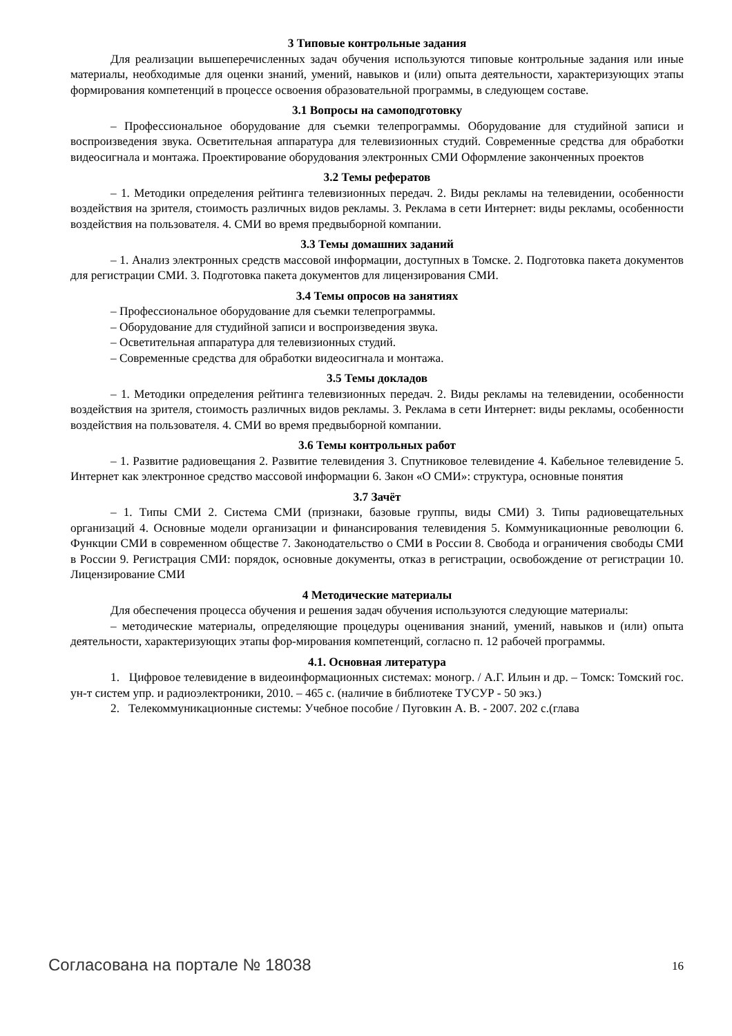3 Типовые контрольные задания
Для реализации вышеперечисленных задач обучения используются типовые контрольные задания или иные материалы, необходимые для оценки знаний, умений, навыков и (или) опыта деятельности, характеризующих этапы формирования компетенций в процессе освоения образовательной программы, в следующем составе.
3.1 Вопросы на самоподготовку
– Профессиональное оборудование для съемки телепрограммы. Оборудование для студийной записи и воспроизведения звука. Осветительная аппаратура для телевизионных студий. Современные средства для обработки видеосигнала и монтажа. Проектирование оборудования электронных СМИ Оформление законченных проектов
3.2 Темы рефератов
– 1. Методики определения рейтинга телевизионных передач. 2. Виды рекламы на телевидении, особенности воздействия на зрителя, стоимость различных видов рекламы. 3. Реклама в сети Интернет: виды рекламы, особенности воздействия на пользователя. 4. СМИ во время предвыборной компании.
3.3 Темы домашних заданий
– 1. Анализ электронных средств массовой информации, доступных в Томске. 2. Подготовка пакета документов для регистрации СМИ. 3. Подготовка пакета документов для лицензирования СМИ.
3.4 Темы опросов на занятиях
– Профессиональное оборудование для съемки телепрограммы.
– Оборудование для студийной записи и воспроизведения звука.
– Осветительная аппаратура для телевизионных студий.
– Современные средства для обработки видеосигнала и монтажа.
3.5 Темы докладов
– 1. Методики определения рейтинга телевизионных передач. 2. Виды рекламы на телевидении, особенности воздействия на зрителя, стоимость различных видов рекламы. 3. Реклама в сети Интернет: виды рекламы, особенности воздействия на пользователя. 4. СМИ во время предвыборной компании.
3.6 Темы контрольных работ
– 1. Развитие радиовещания 2. Развитие телевидения 3. Спутниковое телевидение 4. Кабельное телевидение 5. Интернет как электронное средство массовой информации 6. Закон «О СМИ»: структура, основные понятия
3.7 Зачёт
– 1. Типы СМИ 2. Система СМИ (признаки, базовые группы, виды СМИ) 3. Типы радиовещательных организаций 4. Основные модели организации и финансирования телевидения 5. Коммуникационные революции 6. Функции СМИ в современном обществе 7. Законодательство о СМИ в России 8. Свобода и ограничения свободы СМИ в России 9. Регистрация СМИ: порядок, основные документы, отказ в регистрации, освобождение от регистрации 10. Лицензирование СМИ
4 Методические материалы
Для обеспечения процесса обучения и решения задач обучения используются следующие материалы:
– методические материалы, определяющие процедуры оценивания знаний, умений, навыков и (или) опыта деятельности, характеризующих этапы фор-мирования компетенций, согласно п. 12 рабочей программы.
4.1. Основная литература
1. Цифровое телевидение в видеоинформационных системах: моногр. / А.Г. Ильин и др. – Томск: Томский гос. ун-т систем упр. и радиоэлектроники, 2010. – 465 с. (наличие в библиотеке ТУСУР - 50 экз.)
2. Телекоммуникационные системы: Учебное пособие / Пуговкин А. В. - 2007. 202 с.(глава
Согласована на портале № 18038 16